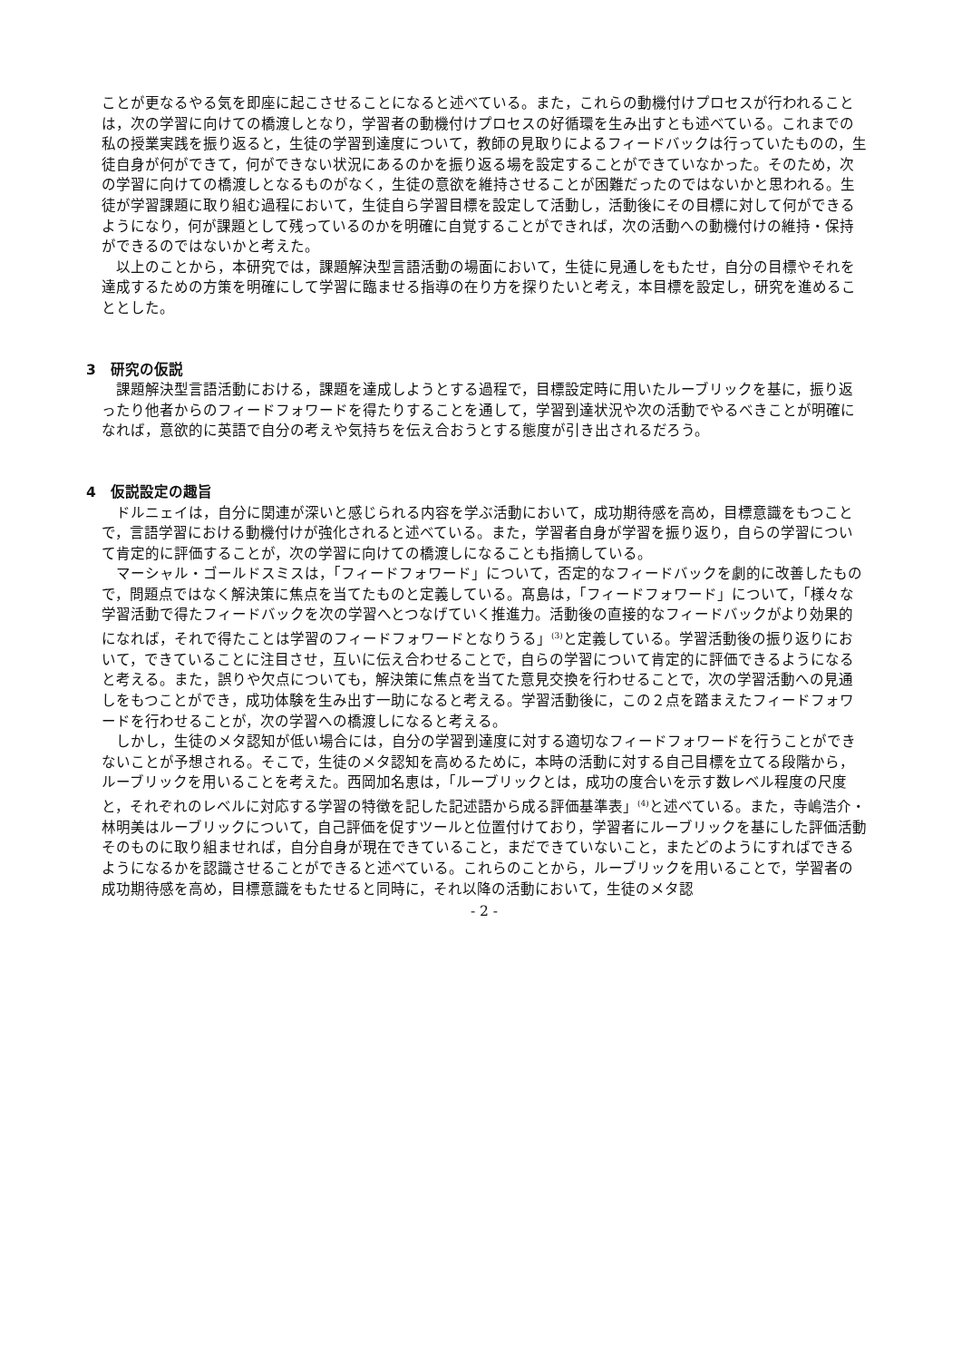ことが更なるやる気を即座に起こさせることになると述べている。また，これらの動機付けプロセスが行われることは，次の学習に向けての橋渡しとなり，学習者の動機付けプロセスの好循環を生み出すとも述べている。これまでの私の授業実践を振り返ると，生徒の学習到達度について，教師の見取りによるフィードバックは行っていたものの，生徒自身が何ができて，何ができない状況にあるのかを振り返る場を設定することができていなかった。そのため，次の学習に向けての橋渡しとなるものがなく，生徒の意欲を維持させることが困難だったのではないかと思われる。生徒が学習課題に取り組む過程において，生徒自ら学習目標を設定して活動し，活動後にその目標に対して何ができるようになり，何が課題として残っているのかを明確に自覚することができれば，次の活動への動機付けの維持・保持ができるのではないかと考えた。
以上のことから，本研究では，課題解決型言語活動の場面において，生徒に見通しをもたせ，自分の目標やそれを達成するための方策を明確にして学習に臨ませる指導の在り方を探りたいと考え，本目標を設定し，研究を進めることとした。
3　研究の仮説
課題解決型言語活動における，課題を達成しようとする過程で，目標設定時に用いたルーブリックを基に，振り返ったり他者からのフィードフォワードを得たりすることを通して，学習到達状況や次の活動でやるべきことが明確になれば，意欲的に英語で自分の考えや気持ちを伝え合おうとする態度が引き出されるだろう。
4　仮説設定の趣旨
ドルニェイは，自分に関連が深いと感じられる内容を学ぶ活動において，成功期待感を高め，目標意識をもつことで，言語学習における動機付けが強化されると述べている。また，学習者自身が学習を振り返り，自らの学習について肯定的に評価することが，次の学習に向けての橋渡しになることも指摘している。
マーシャル・ゴールドスミスは，「フィードフォワード」について，否定的なフィードバックを劇的に改善したもので，問題点ではなく解決策に焦点を当てたものと定義している。髙島は，「フィードフォワード」について，「様々な学習活動で得たフィードバックを次の学習へとつなげていく推進力。活動後の直接的なフィードバックがより効果的になれば，それで得たことは学習のフィードフォワードとなりうる」<sup>(3)</sup>と定義している。学習活動後の振り返りにおいて，できていることに注目させ，互いに伝え合わせることで，自らの学習について肯定的に評価できるようになると考える。また，誤りや欠点についても，解決策に焦点を当てた意見交換を行わせることで，次の学習活動への見通しをもつことができ，成功体験を生み出す一助になると考える。学習活動後に，この２点を踏まえたフィードフォワードを行わせることが，次の学習への橋渡しになると考える。
しかし，生徒のメタ認知が低い場合には，自分の学習到達度に対する適切なフィードフォワードを行うことができないことが予想される。そこで，生徒のメタ認知を高めるために，本時の活動に対する自己目標を立てる段階から，ルーブリックを用いることを考えた。西岡加名恵は，「ルーブリックとは，成功の度合いを示す数レベル程度の尺度と，それぞれのレベルに対応する学習の特徴を記した記述語から成る評価基準表」<sup>(4)</sup>と述べている。また，寺嶋浩介・林明美はルーブリックについて，自己評価を促すツールと位置付けており，学習者にルーブリックを基にした評価活動そのものに取り組ませれば，自分自身が現在できていること，まだできていないこと，またどのようにすればできるようになるかを認識させることができると述べている。これらのことから，ルーブリックを用いることで，学習者の成功期待感を高め，目標意識をもたせると同時に，それ以降の活動において，生徒のメタ認
- 2 -